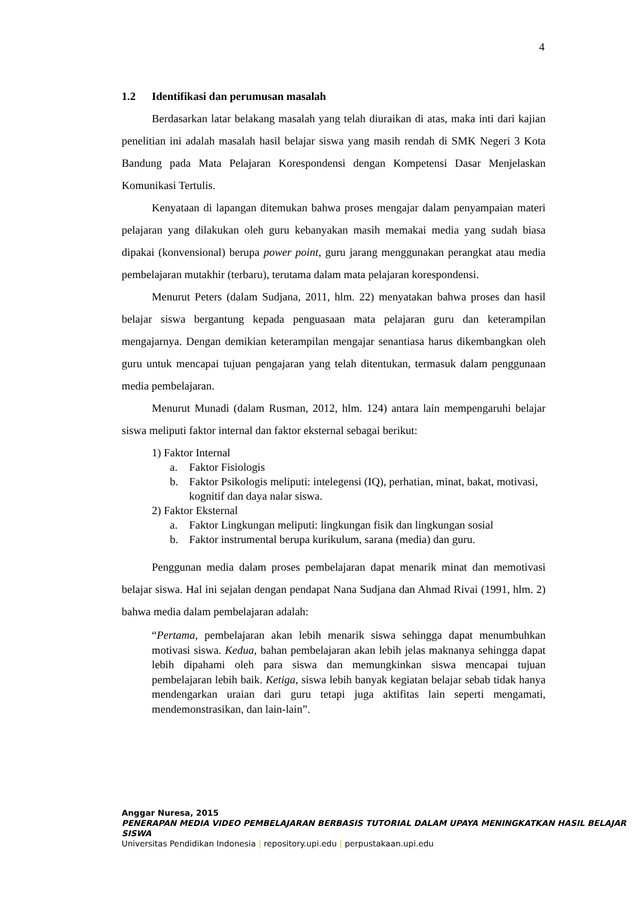4
1.2 Identifikasi dan perumusan masalah
Berdasarkan latar belakang masalah yang telah diuraikan di atas, maka inti dari kajian penelitian ini adalah masalah hasil belajar siswa yang masih rendah di SMK Negeri 3 Kota Bandung pada Mata Pelajaran Korespondensi dengan Kompetensi Dasar Menjelaskan Komunikasi Tertulis.
Kenyataan di lapangan ditemukan bahwa proses mengajar dalam penyampaian materi pelajaran yang dilakukan oleh guru kebanyakan masih memakai media yang sudah biasa dipakai (konvensional) berupa power point, guru jarang menggunakan perangkat atau media pembelajaran mutakhir (terbaru), terutama dalam mata pelajaran korespondensi.
Menurut Peters (dalam Sudjana, 2011, hlm. 22) menyatakan bahwa proses dan hasil belajar siswa bergantung kepada penguasaan mata pelajaran guru dan keterampilan mengajarnya. Dengan demikian keterampilan mengajar senantiasa harus dikembangkan oleh guru untuk mencapai tujuan pengajaran yang telah ditentukan, termasuk dalam penggunaan media pembelajaran.
Menurut Munadi (dalam Rusman, 2012, hlm. 124) antara lain mempengaruhi belajar siswa meliputi faktor internal dan faktor eksternal sebagai berikut:
1) Faktor Internal
a. Faktor Fisiologis
b. Faktor Psikologis meliputi: intelegensi (IQ), perhatian, minat, bakat, motivasi, kognitif dan daya nalar siswa.
2) Faktor Eksternal
a. Faktor Lingkungan meliputi: lingkungan fisik dan lingkungan sosial
b. Faktor instrumental berupa kurikulum, sarana (media) dan guru.
Penggunan media dalam proses pembelajaran dapat menarik minat dan memotivasi belajar siswa. Hal ini sejalan dengan pendapat Nana Sudjana dan Ahmad Rivai (1991, hlm. 2) bahwa media dalam pembelajaran adalah:
“Pertama, pembelajaran akan lebih menarik siswa sehingga dapat menumbuhkan motivasi siswa. Kedua, bahan pembelajaran akan lebih jelas maknanya sehingga dapat lebih dipahami oleh para siswa dan memungkinkan siswa mencapai tujuan pembelajaran lebih baik. Ketiga, siswa lebih banyak kegiatan belajar sebab tidak hanya mendengarkan uraian dari guru tetapi juga aktifitas lain seperti mengamati, mendemonstrasikan, dan lain-lain”.
Anggar Nuresa, 2015
PENERAPAN MEDIA VIDEO PEMBELAJARAN BERBASIS TUTORIAL DALAM UPAYA MENINGKATKAN HASIL BELAJAR SISWA
Universitas Pendidikan Indonesia | repository.upi.edu | perpustakaan.upi.edu